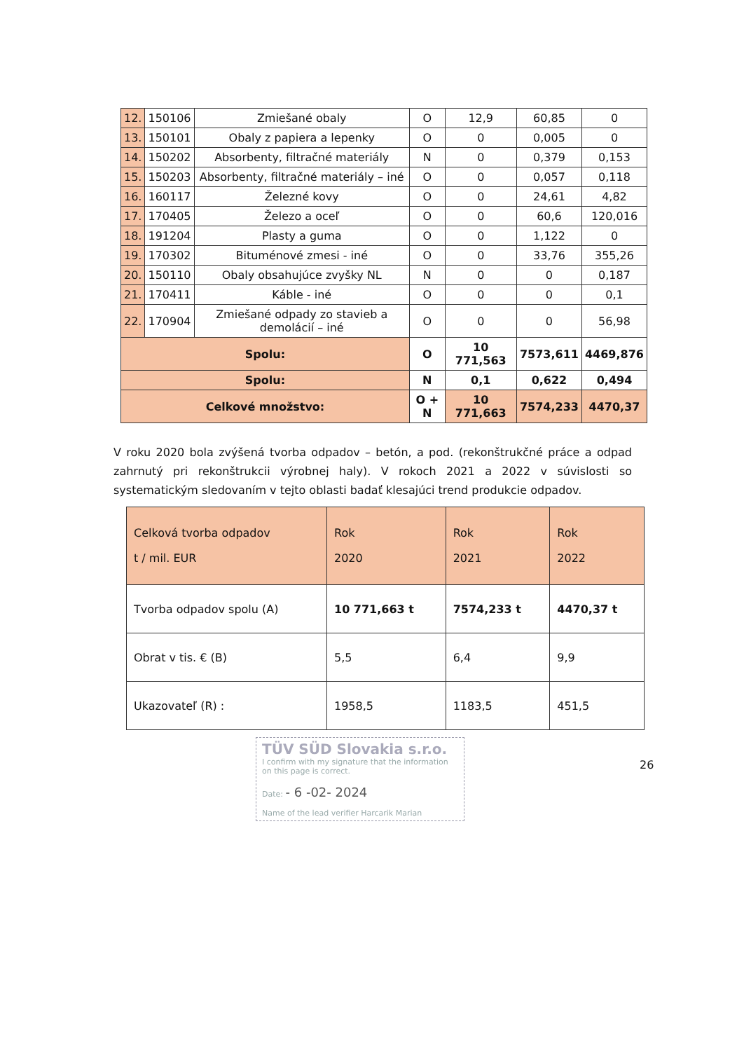| 12. | 150106 | Zmiešané obaly | O | 12,9 | 60,85 | 0 |
| 13. | 150101 | Obaly z papiera a lepenky | O | 0 | 0,005 | 0 |
| 14. | 150202 | Absorbenty, filtračné materiály | N | 0 | 0,379 | 0,153 |
| 15. | 150203 | Absorbenty, filtračné materiály – iné | O | 0 | 0,057 | 0,118 |
| 16. | 160117 | Železné kovy | O | 0 | 24,61 | 4,82 |
| 17. | 170405 | Železo a oceľ | O | 0 | 60,6 | 120,016 |
| 18. | 191204 | Plasty a guma | O | 0 | 1,122 | 0 |
| 19. | 170302 | Bituménové zmesi - iné | O | 0 | 33,76 | 355,26 |
| 20. | 150110 | Obaly obsahujúce zvyšky NL | N | 0 | 0 | 0,187 |
| 21. | 170411 | Káble - iné | O | 0 | 0 | 0,1 |
| 22. | 170904 | Zmiešané odpady zo stavieb a demolácií – iné | O | 0 | 0 | 56,98 |
| Spolu: | | | O | 10 771,563 | 7573,611 | 4469,876 |
| Spolu: | | | N | 0,1 | 0,622 | 0,494 |
| Celkové množstvo: | | | O + N | 10 771,663 | 7574,233 | 4470,37 |
V roku 2020 bola zvýšená tvorba odpadov – betón, a pod. (rekonštrukčné práce a odpad zahrnutý pri rekonštrukcii výrobnej haly). V rokoch 2021 a 2022 v súvislosti so systematickým sledovaním v tejto oblasti badať klesajúci trend produkcie odpadov.
| Celková tvorba odpadov t / mil. EUR | Rok 2020 | Rok 2021 | Rok 2022 |
| Tvorba odpadov spolu (A) | 10 771,663 t | 7574,233 t | 4470,37 t |
| Obrat v tis. € (B) | 5,5 | 6,4 | 9,9 |
| Ukazovateľ (R) : | 1958,5 | 1183,5 | 451,5 |
TÜV SÜD Slovakia s.r.o.
I confirm with my signature that the information on this page is correct.
Date: - 6 -02- 2024
Name of the lead verifier Harcarik Marian
26